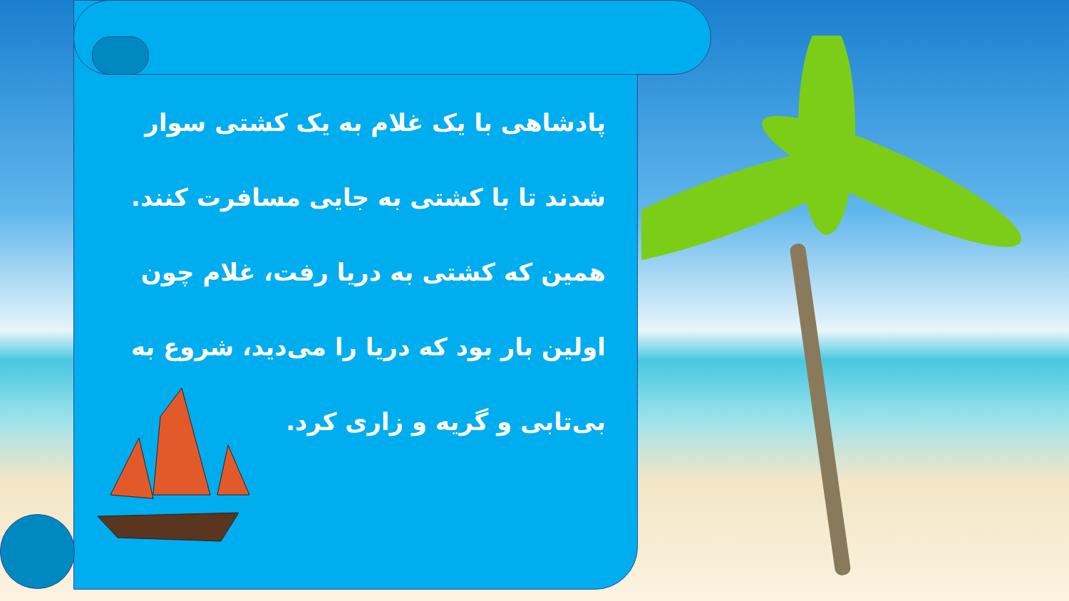پادشاهی با یک غلام به یک کشتی سوار شدند تا با کشتی به جایی مسافرت کنند. همین که کشتی به دریا رفت، غلام چون اولین بار بود که دریا را می‌دید، شروع به بی‌تابی و گریه و زاری کرد.